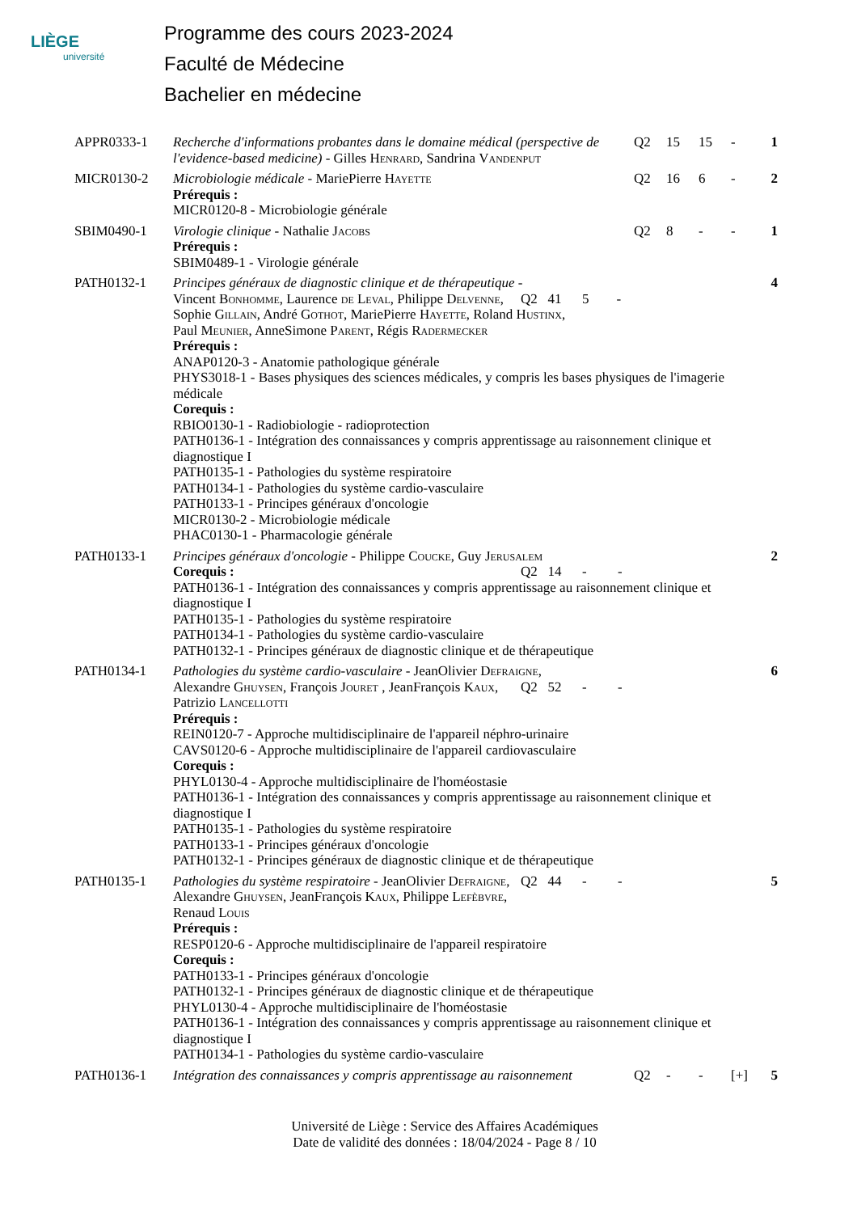LIÈGE
université
Programme des cours 2023-2024
Faculté de Médecine
Bachelier en médecine
| APPR0333-1 | Recherche d'informations probantes dans le domaine médical (perspective de l'evidence-based medicine) - Gilles Henrard , Sandrina Vandenput | Q2 | 15 | 15 | - | 1 |
| MICR0130-2 | Microbiologie médicale - MariePierre Hayette Prérequis : MICR0120-8 - Microbiologie générale | Q2 | 16 | 6 | - | 2 |
| SBIM0490-1 | Virologie clinique - Nathalie Jacobs Prérequis : SBIM0489-1 - Virologie générale | Q2 | 8 | - | - | 1 |
| PATH0132-1 | Principes généraux de diagnostic clinique et de thérapeutique - Q2 41 5 - Vincent Bonhomme , Laurence de Leval , Philippe Delvenne , Sophie Gillain , André Gothot , MariePierre Hayette , Roland Hustinx , Paul Meunier , AnneSimone Parent , Régis Radermecker Prérequis : ANAP0120-3 - Anatomie pathologique générale PHYS3018-1 - Bases physiques des sciences médicales, y compris les bases physiques de l'imagerie médicale Corequis : RBIO0130-1 - Radiobiologie - radioprotection PATH0136-1 - Intégration des connaissances y compris apprentissage au raisonnement clinique et diagnostique I PATH0135-1 - Pathologies du système respiratoire PATH0134-1 - Pathologies du système cardio-vasculaire PATH0133-1 - Principes généraux d'oncologie MICR0130-2 - Microbiologie médicale PHAC0130-1 - Pharmacologie générale | | | | | 4 |
| PATH0133-1 | Principes généraux d'oncologie - Philippe Coucke , Guy Jerusalem Q2 14 - - Corequis : PATH0136-1 - Intégration des connaissances y compris apprentissage au raisonnement clinique et diagnostique I PATH0135-1 - Pathologies du système respiratoire PATH0134-1 - Pathologies du système cardio-vasculaire PATH0132-1 - Principes généraux de diagnostic clinique et de thérapeutique | | | | | 2 |
| PATH0134-1 | Pathologies du système cardio-vasculaire - JeanOlivier Defraigne , Q2 52 - - Alexandre Ghuysen , François Jouret , JeanFrançois Kaux , Patrizio Lancellotti Prérequis : REIN0120-7 - Approche multidisciplinaire de l'appareil néphro-urinaire CAVS0120-6 - Approche multidisciplinaire de l'appareil cardiovasculaire Corequis : PHYL0130-4 - Approche multidisciplinaire de l'homéostasie PATH0136-1 - Intégration des connaissances y compris apprentissage au raisonnement clinique et diagnostique I PATH0135-1 - Pathologies du système respiratoire PATH0133-1 - Principes généraux d'oncologie PATH0132-1 - Principes généraux de diagnostic clinique et de thérapeutique | | | | | 6 |
| PATH0135-1 | Pathologies du système respiratoire - JeanOlivier Defraigne , Q2 44 - - Alexandre Ghuysen , JeanFrançois Kaux , Philippe Lefèbvre , Renaud Louis Prérequis : RESP0120-6 - Approche multidisciplinaire de l'appareil respiratoire Corequis : PATH0133-1 - Principes généraux d'oncologie PATH0132-1 - Principes généraux de diagnostic clinique et de thérapeutique PHYL0130-4 - Approche multidisciplinaire de l'homéostasie PATH0136-1 - Intégration des connaissances y compris apprentissage au raisonnement clinique et diagnostique I PATH0134-1 - Pathologies du système cardio-vasculaire | | | | | 5 |
| PATH0136-1 | Intégration des connaissances y compris apprentissage au raisonnement | Q2 | - | - | [+] | 5 |
Université de Liège : Service des Affaires Académiques
Date de validité des données : 18/04/2024 - Page 8 / 10